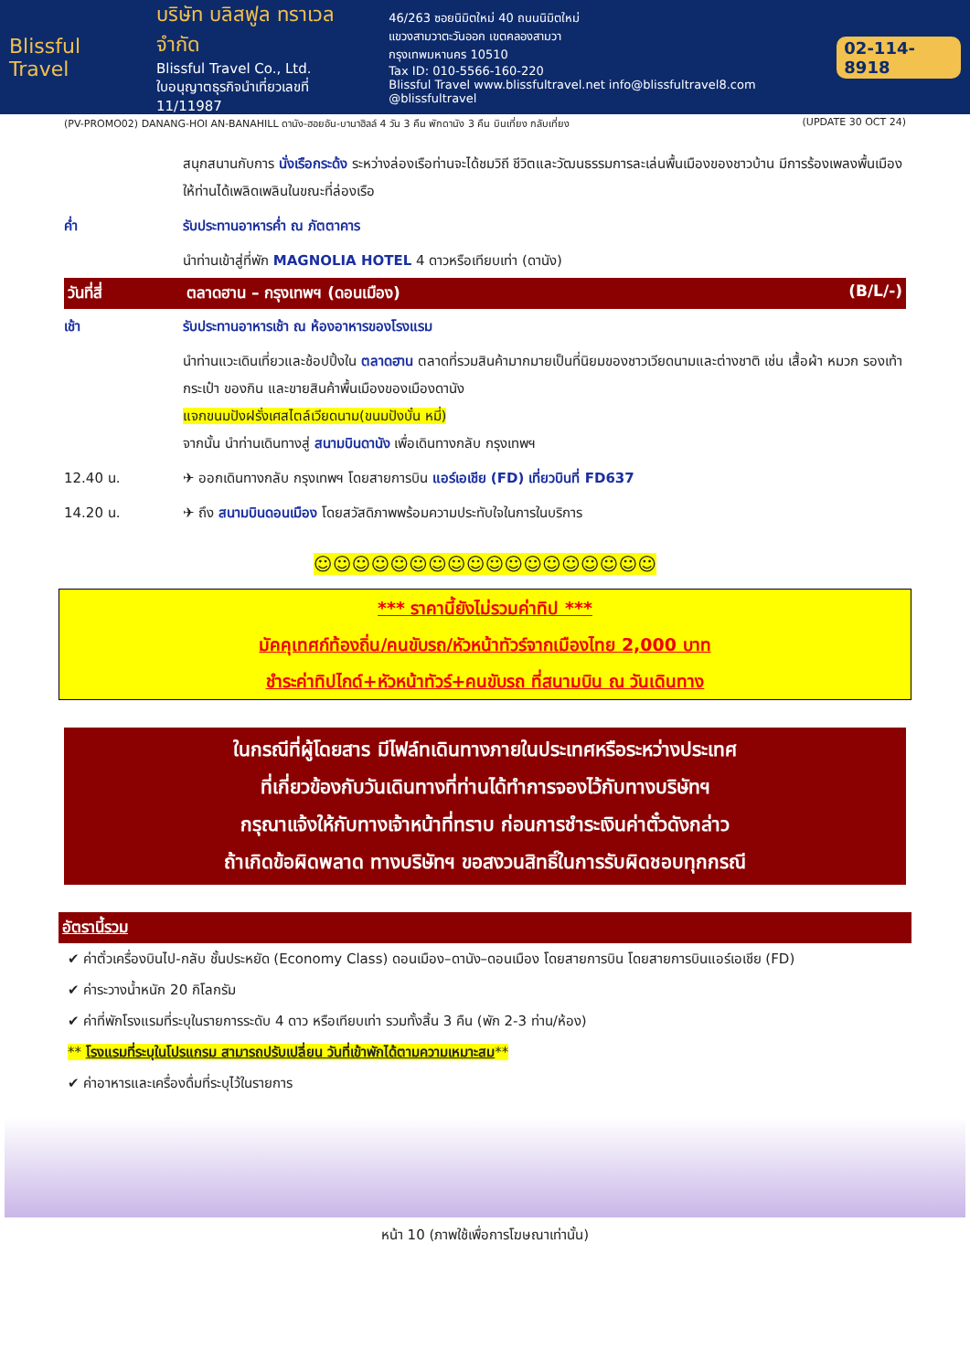Blissful Travel
บริษัท บลิสฟูล ทราเวล จำกัด
Blissful Travel Co., Ltd.
ใบอนุญาตธุรกิจนำเที่ยวเลขที่ 11/11987
46/263 ซอยนิมิตใหม่ 40 ถนนนิมิตใหม่
แขวงสามวาตะวันออก เขตคลองสามวา
กรุงเทพมหานคร 10510
Tax ID: 010-5566-160-220
Blissful Travel www.blissfultravel.net info@blissfultravel8.com @blissfultravel
02-114-8918
(PV-PROMO02) DANANG-HOI AN-BANAHILL ดานัง-ฮอยอัน-บานาฮิลล์ 4 วัน 3 คืน พักดานัง 3 คืน บินเที่ยง กลับเที่ยง (UPDATE 30 OCT 24)
สนุกสนานกับการ นั่งเรือกระด้ง ระหว่างล่องเรือท่านจะได้ชมวิถี ชีวิตและวัฒนธรรมการละเล่นพื้นเมืองของชาวบ้าน มีการร้องเพลงพื้นเมืองให้ท่านได้เพลิดเพลินในขณะที่ล่องเรือ
ค่ำ รับประทานอาหารค่ำ ณ ภัตตาคาร
นำท่านเข้าสู่ที่พัก MAGNOLIA HOTEL 4 ดาวหรือเทียบเท่า (ดานัง)
วันที่สี่ ตลาดฮาน – กรุงเทพฯ (ดอนเมือง) (B/L/-)
เช้า รับประทานอาหารเช้า ณ ห้องอาหารของโรงแรม
นำท่านแวะเดินเที่ยวและช้อปปิ้งใน ตลาดฮาน ตลาดที่รวมสินค้ามากมายเป็นที่นิยมของชาวเวียดนามและต่างชาติ เช่น เสื้อผ้า หมวก รองเท้า กระเป๋า ของกิน และขายสินค้าพื้นเมืองของเมืองดานัง
แจกขนมปังฝรั่งเศสไตล์เวียดนาม(ขนมปังบั๋น หมี่)
จากนั้น นำท่านเดินทางสู่ สนามบินดานัง เพื่อเดินทางกลับ กรุงเทพฯ
12.40 น. ✈ ออกเดินทางกลับ กรุงเทพฯ โดยสายการบิน แอร์เอเชีย (FD) เที่ยวบินที่ FD637
14.20 น. ✈ ถึง สนามบินดอนเมือง โดยสวัสดิภาพพร้อมความประทับใจในการในบริการ
☺☺☺☺☺☺☺☺☺☺☺☺☺☺☺☺☺☺
*** ราคานี้ยังไม่รวมค่าทิป ***
มัคคุเทศก์ท้องถิ่น/คนขับรถ/หัวหน้าทัวร์จากเมืองไทย 2,000 บาท
ชำระค่าทิปไกด์+หัวหน้าทัวร์+คนขับรถ ที่สนามบิน ณ วันเดินทาง
ในกรณีที่ผู้โดยสาร มีไฟล์ทเดินทางภายในประเทศหรือระหว่างประเทศ
ที่เกี่ยวข้องกับวันเดินทางที่ท่านได้ทำการจองไว้กับทางบริษัทฯ
กรุณาแจ้งให้กับทางเจ้าหน้าที่ทราบ ก่อนการชำระเงินค่าตั๋วดังกล่าว
ถ้าเกิดข้อผิดพลาด ทางบริษัทฯ ขอสงวนสิทธิ์ในการรับผิดชอบทุกกรณี
อัตรานี้รวม
✔ ค่าตั๋วเครื่องบินไป-กลับ ชั้นประหยัด (Economy Class) ดอนเมือง–ดานัง–ดอนเมือง โดยสายการบิน โดยสายการบินแอร์เอเชีย (FD)
✔ ค่าระวางน้ำหนัก 20 กิโลกรัม
✔ ค่าที่พักโรงแรมที่ระบุในรายการระดับ 4 ดาว หรือเทียบเท่า รวมทั้งสิ้น 3 คืน (พัก 2-3 ท่าน/ห้อง)
** โรงแรมที่ระบุในโปรแกรม สามารถปรับเปลี่ยน วันที่เข้าพักได้ตามความเหมาะสม**
✔ ค่าอาหารและเครื่องดื่มที่ระบุไว้ในรายการ
หน้า 10 (ภาพใช้เพื่อการโฆษณาเท่านั้น)